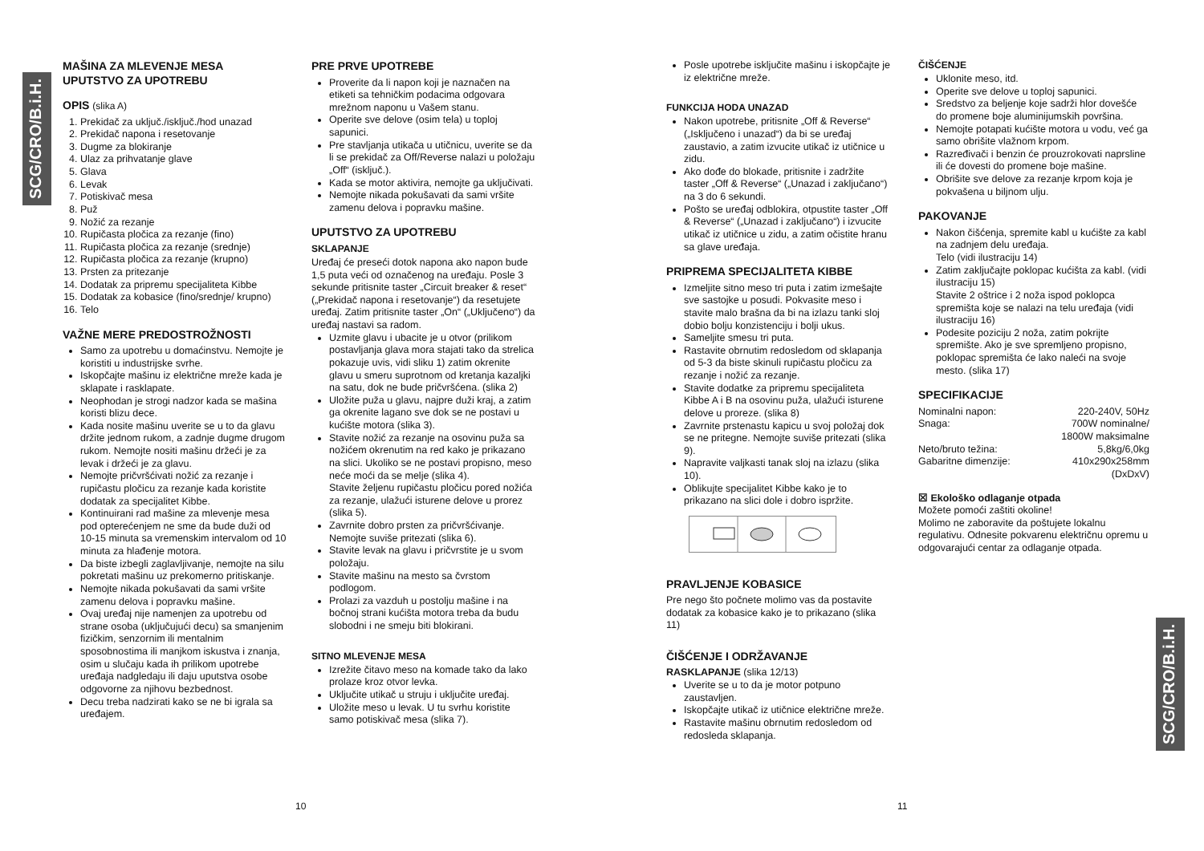SCG/CRO/B.i.H.
SCG/CRO/B.i.H.
MAŠINA ZA MLEVENJE MESA
UPUTSTVO ZA UPOTREBU
OPIS (slika A)
1. Prekidač za uključ./isključ./hod unazad
2. Prekidač napona i resetovanje
3. Dugme za blokiranje
4. Ulaz za prihvatanje glave
5. Glava
6. Levak
7. Potiskivač mesa
8. Puž
9. Nožić za rezanje
10. Rupičasta pločica za rezanje (fino)
11. Rupičasta pločica za rezanje (srednje)
12. Rupičasta pločica za rezanje (krupno)
13. Prsten za pritezanje
14. Dodatak za pripremu specijaliteta Kibbe
15. Dodatak za kobasice (fino/srednje/ krupno)
16. Telo
VAŽNE MERE PREDOSTROŽNOSTI
Samo za upotrebu u domaćinstvu. Nemojte je koristiti u industrijske svrhe.
Iskopčajte mašinu iz električne mreže kada je sklapate i rasklapate.
Neophodan je strogi nadzor kada se mašina koristi blizu dece.
Kada nosite mašinu uverite se u to da glavu držite jednom rukom, a zadnje dugme drugom rukom. Nemojte nositi mašinu držeći je za levak i držeći je za glavu.
Nemojte pričvršćivati nožić za rezanje i rupičastu pločicu za rezanje kada koristite dodatak za specijalitet Kibbe.
Kontinuirani rad mašine za mlevenje mesa pod opterećenjem ne sme da bude duži od 10-15 minuta sa vremenskim intervalom od 10 minuta za hlađenje motora.
Da biste izbegli zaglavljivanje, nemojte na silu pokretati mašinu uz prekomerno pritiskanje.
Nemojte nikada pokušavati da sami vršite zamenu delova i popravku mašine.
Ovaj uređaj nije namenjen za upotrebu od strane osoba (uključujući decu) sa smanjenim fizičkim, senzornim ili mentalnim sposobnostima ili manjkom iskustva i znanja, osim u slučaju kada ih prilikom upotrebe uređaja nadgledaju ili daju uputstva osobe odgovorne za njihovu bezbednost.
Decu treba nadzirati kako se ne bi igrala sa uređajem.
PRE PRVE UPOTREBE
Proverite da li napon koji je naznačen na etiketi sa tehničkim podacima odgovara mrežnom naponu u Vašem stanu.
Operite sve delove (osim tela) u toploj sapunici.
Pre stavljanja utikača u utičnicu, uverite se da li se prekidač za Off/Reverse nalazi u položaju „Off“ (isključ.).
Kada se motor aktivira, nemojte ga uključivati.
Nemojte nikada pokušavati da sami vršite zamenu delova i popravku mašine.
UPUTSTVO ZA UPOTREBU
SKLAPANJE
Uređaj će preseći dotok napona ako napon bude 1,5 puta veći od označenog na uređaju. Posle 3 sekunde pritisnite taster „Circuit breaker & reset“ („Prekidač napona i resetovanje“) da resetujete uređaj. Zatim pritisnite taster „On“ („Uključeno“) da uređaj nastavi sa radom.
Uzmite glavu i ubacite je u otvor (prilikom postavljanja glava mora stajati tako da strelica pokazuje uvis, vidi sliku 1) zatim okrenite glavu u smeru suprotnom od kretanja kazaljki na satu, dok ne bude pričvršćena. (slika 2)
Uložite puža u glavu, najpre duži kraj, a zatim ga okrenite lagano sve dok se ne postavi u kućište motora (slika 3).
Stavite nožić za rezanje na osovinu puža sa nožićem okrenutim na red kako je prikazano na slici. Ukoliko se ne postavi propisno, meso neće moći da se melje (slika 4).
Stavite željenu rupičastu pločicu pored nožića za rezanje, ulažući isturene delove u prorez (slika 5).
Zavrnite dobro prsten za pričvršćivanje. Nemojte suviše pritezati (slika 6).
Stavite levak na glavu i pričvrstite je u svom položaju.
Stavite mašinu na mesto sa čvrstom podlogom.
Prolazi za vazduh u postolju mašine i na bočnoj strani kućišta motora treba da budu slobodni i ne smeju biti blokirani.
SITNO MLEVENJE MESA
Izrežite čitavo meso na komade tako da lako prolaze kroz otvor levka.
Uključite utikač u struju i uključite uređaj.
Uložite meso u levak. U tu svrhu koristite samo potiskivač mesa (slika 7).
Posle upotrebe isključite mašinu i iskopčajte je iz električne mreže.
FUNKCIJA HODA UNAZAD
Nakon upotrebe, pritisnite „Off & Reverse“ („Isključeno i unazad“) da bi se uređaj zaustavio, a zatim izvucite utikač iz utičnice u zidu.
Ako dođe do blokade, pritisnite i zadržite taster „Off & Reverse“ („Unazad i zaključano“) na 3 do 6 sekundi.
Pošto se uređaj odblokira, otpustite taster „Off & Reverse“ („Unazad i zaključano“) i izvucite utikač iz utičnice u zidu, a zatim očistite hranu sa glave uređaja.
PRIPREMA SPECIJALITETA KIBBE
Izmeljite sitno meso tri puta i zatim izmešajte sve sastojke u posudi. Pokvasite meso i stavite malo brašna da bi na izlazu tanki sloj dobio bolju konzistenciju i bolji ukus.
Sameljite smesu tri puta.
Rastavite obrnutim redosledom od sklapanja od 5-3 da biste skinuli rupičastu pločicu za rezanje i nožić za rezanje.
Stavite dodatke za pripremu specijaliteta Kibbe A i B na osovinu puža, ulažući isturene delove u proreze. (slika 8)
Zavrnite prstenastu kapicu u svoj položaj dok se ne pritegne. Nemojte suviše pritezati (slika 9).
Napravite valjkasti tanak sloj na izlazu (slika 10).
Oblikujte specijalitet Kibbe kako je to prikazano na slici dole i dobro ispržite.
PRAVLJENJE KOBASICE
Pre nego što počnete molimo vas da postavite dodatak za kobasice kako je to prikazano (slika 11)
ČIŠĆENJE I ODRŽAVANJE
RASKLAPANJE (slika 12/13)
Uverite se u to da je motor potpuno zaustavljen.
Iskopčajte utikač iz utičnice električne mreže.
Rastavite mašinu obrnutim redosledom od redosleda sklapanja.
ČIŠĆENJE
Uklonite meso, itd.
Operite sve delove u toploj sapunici.
Sredstvo za beljenje koje sadrži hlor dovešće do promene boje aluminijumskih površina.
Nemojte potapati kućište motora u vodu, već ga samo obrišite vlažnom krpom.
Razređivači i benzin će prouzrokovati naprsline ili će dovesti do promene boje mašine.
Obrišite sve delove za rezanje krpom koja je pokvašena u biljnom ulju.
PAKOVANJE
Nakon čišćenja, spremite kabl u kućište za kabl na zadnjem delu uređaja.
Telo (vidi ilustraciju 14)
Zatim zaključajte poklopac kućišta za kabl. (vidi ilustraciju 15)
Stavite 2 oštrice i 2 noža ispod poklopca spremišta koje se nalazi na telu uređaja (vidi ilustraciju 16)
Podesite poziciju 2 noža, zatim pokrijte spremište. Ako je sve spremljeno propisno, poklopac spremišta će lako naleći na svoje mesto. (slika 17)
SPECIFIKACIJE
| Nominalni napon: | 220-240V, 50Hz |
| Snaga: | 700W nominalne/ 1800W maksimalne |
| Neto/bruto težina: | 5,8kg/6,0kg |
| Gabaritne dimenzije: | 410x290x258mm (DxDxV) |
☒ Ekološko odlaganje otpada
Možete pomoći zaštiti okoline!
Molimo ne zaboravite da poštujete lokalnu regulativu. Odnesite pokvarenu električnu opremu u odgovarajući centar za odlaganje otpada.
10 11